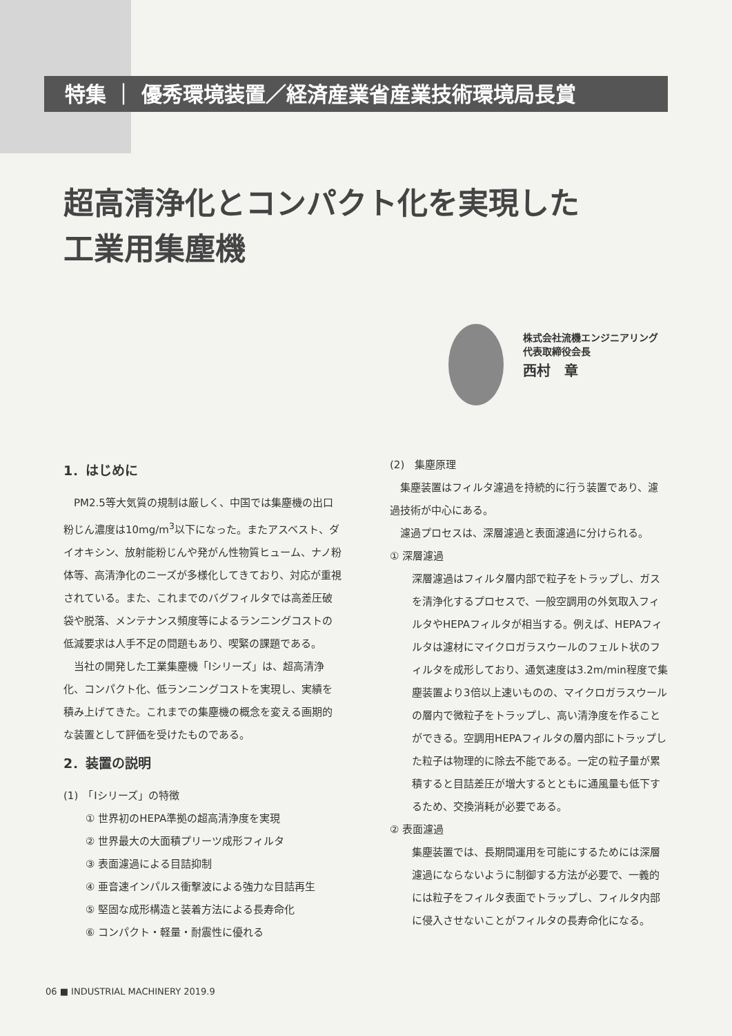特集 ｜ 優秀環境装置／経済産業省産業技術環境局長賞
超高清浄化とコンパクト化を実現した
工業用集塵機
株式会社流機エンジニアリング
代表取締役会長
西村　章
1．はじめに
PM2.5等大気質の規制は厳しく、中国では集塵機の出口粉じん濃度は10mg/m<sup>3</sup>以下になった。またアスベスト、ダイオキシン、放射能粉じんや発がん性物質ヒューム、ナノ粉体等、高清浄化のニーズが多様化してきており、対応が重視されている。また、これまでのバグフィルタでは高差圧破袋や脱落、メンテナンス頻度等によるランニングコストの低減要求は人手不足の問題もあり、喫緊の課題である。
当社の開発した工業集塵機「Iシリーズ」は、超高清浄化、コンパクト化、低ランニングコストを実現し、実績を積み上げてきた。これまでの集塵機の概念を変える画期的な装置として評価を受けたものである。
2．装置の説明
(1)　「Iシリーズ」の特徴
① 世界初のHEPA準拠の超高清浄度を実現
② 世界最大の大面積プリーツ成形フィルタ
③ 表面濾過による目詰抑制
④ 亜音速インパルス衝撃波による強力な目詰再生
⑤ 堅固な成形構造と装着方法による長寿命化
⑥ コンパクト・軽量・耐震性に優れる
(2)　集塵原理
集塵装置はフィルタ濾過を持続的に行う装置であり、濾過技術が中心にある。
濾過プロセスは、深層濾過と表面濾過に分けられる。
① 深層濾過
深層濾過はフィルタ層内部で粒子をトラップし、ガスを清浄化するプロセスで、一般空調用の外気取入フィルタやHEPAフィルタが相当する。例えば、HEPAフィルタは濾材にマイクロガラスウールのフェルト状のフィルタを成形しており、通気速度は3.2m/min程度で集塵装置より3倍以上速いものの、マイクロガラスウールの層内で微粒子をトラップし、高い清浄度を作ることができる。空調用HEPAフィルタの層内部にトラップした粒子は物理的に除去不能である。一定の粒子量が累積すると目詰差圧が増大するとともに通風量も低下するため、交換消耗が必要である。
② 表面濾過
集塵装置では、長期間運用を可能にするためには深層濾過にならないように制御する方法が必要で、一義的には粒子をフィルタ表面でトラップし、フィルタ内部に侵入させないことがフィルタの長寿命化になる。
06 ■ INDUSTRIAL MACHINERY 2019.9